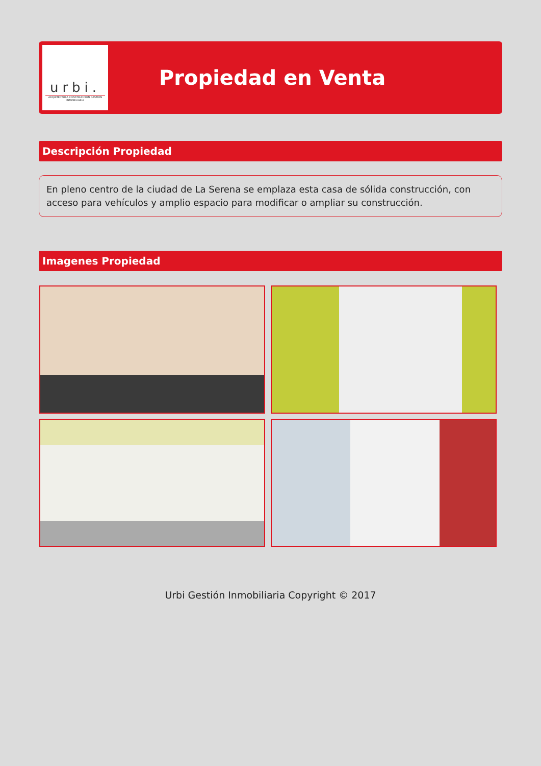urbi.
ARQUITECTURA CONSTRUCCION GESTION INMOBILIARIA
Propiedad en Venta
Descripción Propiedad
En pleno centro de la ciudad de La Serena se emplaza esta casa de sólida construcción, con acceso para vehículos y amplio espacio para modificar o ampliar su construcción.
Imagenes Propiedad
Urbi Gestión Inmobiliaria Copyright © 2017